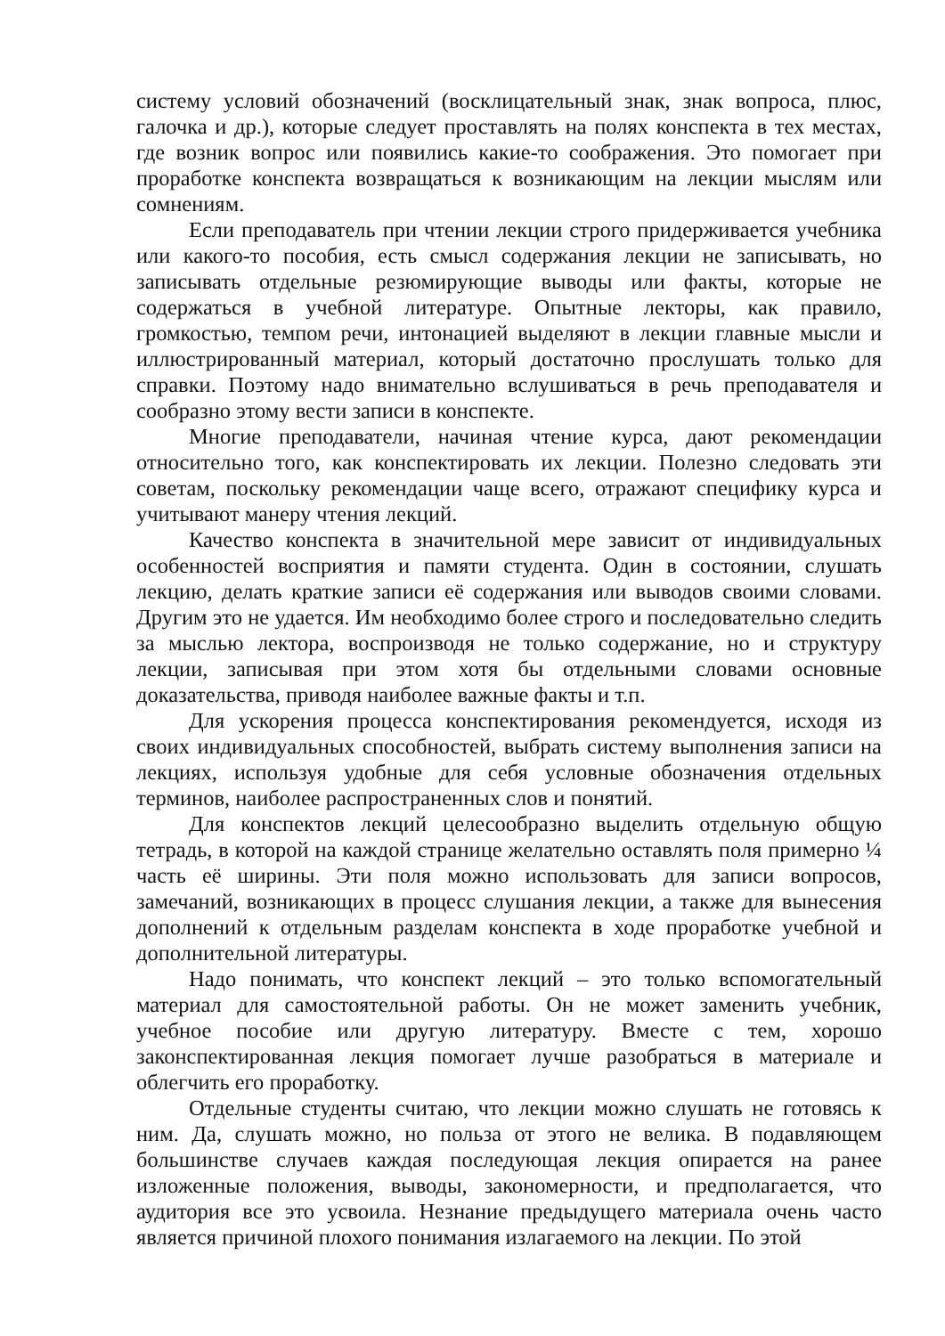систему условий обозначений (восклицательный знак, знак вопроса, плюс, галочка и др.), которые следует проставлять на полях конспекта в тех местах, где возник вопрос или появились какие-то соображения. Это помогает при проработке конспекта возвращаться к возникающим на лекции мыслям или сомнениям.
Если преподаватель при чтении лекции строго придерживается учебника или какого-то пособия, есть смысл содержания лекции не записывать, но записывать отдельные резюмирующие выводы или факты, которые не содержаться в учебной литературе. Опытные лекторы, как правило, громкостью, темпом речи, интонацией выделяют в лекции главные мысли и иллюстрированный материал, который достаточно прослушать только для справки. Поэтому надо внимательно вслушиваться в речь преподавателя и сообразно этому вести записи в конспекте.
Многие преподаватели, начиная чтение курса, дают рекомендации относительно того, как конспектировать их лекции. Полезно следовать эти советам, поскольку рекомендации чаще всего, отражают специфику курса и учитывают манеру чтения лекций.
Качество конспекта в значительной мере зависит от индивидуальных особенностей восприятия и памяти студента. Один в состоянии, слушать лекцию, делать краткие записи её содержания или выводов своими словами. Другим это не удается. Им необходимо более строго и последовательно следить за мыслью лектора, воспроизводя не только содержание, но и структуру лекции, записывая при этом хотя бы отдельными словами основные доказательства, приводя наиболее важные факты и т.п.
Для ускорения процесса конспектирования рекомендуется, исходя из своих индивидуальных способностей, выбрать систему выполнения записи на лекциях, используя удобные для себя условные обозначения отдельных терминов, наиболее распространенных слов и понятий.
Для конспектов лекций целесообразно выделить отдельную общую тетрадь, в которой на каждой странице желательно оставлять поля примерно ¼ часть её ширины. Эти поля можно использовать для записи вопросов, замечаний, возникающих в процесс слушания лекции, а также для вынесения дополнений к отдельным разделам конспекта в ходе проработке учебной и дополнительной литературы.
Надо понимать, что конспект лекций – это только вспомогательный материал для самостоятельной работы. Он не может заменить учебник, учебное пособие или другую литературу. Вместе с тем, хорошо законспектированная лекция помогает лучше разобраться в материале и облегчить его проработку.
Отдельные студенты считаю, что лекции можно слушать не готовясь к ним. Да, слушать можно, но польза от этого не велика. В подавляющем большинстве случаев каждая последующая лекция опирается на ранее изложенные положения, выводы, закономерности, и предполагается, что аудитория все это усвоила. Незнание предыдущего материала очень часто является причиной плохого понимания излагаемого на лекции. По этой